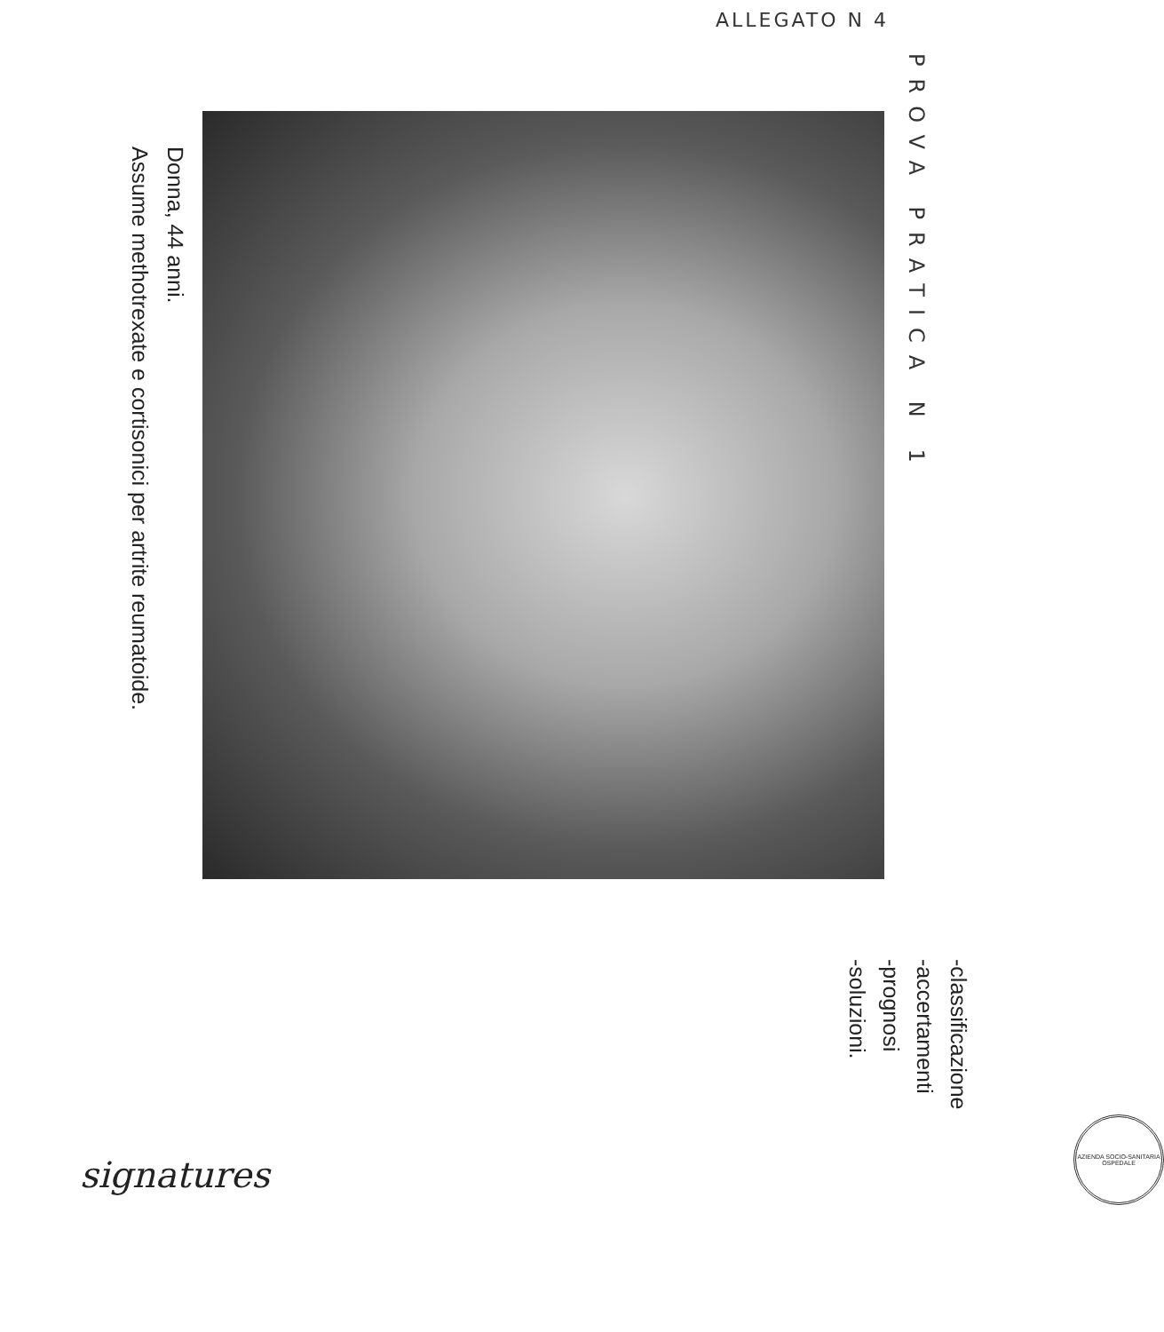ALLEGATO N 4
PROVA PRATICA N 1
Donna, 44 anni.
Assume methotrexate e cortisonici per artrite reumatoide.
signatures
-classificazione
-accertamenti
-prognosi
-soluzioni.
AZIENDA SOCIO-SANITARIA OSPEDALE